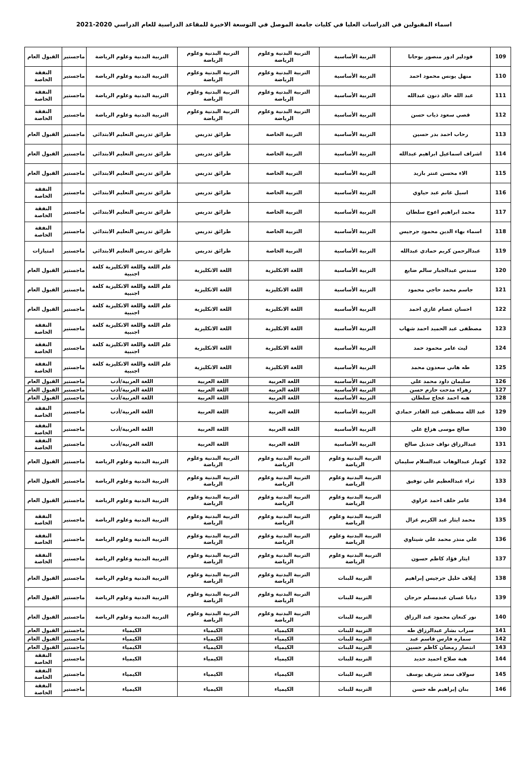اسماء المقبولين في الدراسات العليا في كليات جامعة الموصل في التوسعة الاخيرة للمقاعد الدراسية للعام الدراسي 2020-2021
| 109 | فودلير ادور منصور يوحانا | التربية الأساسية | التربية البدنية وعلوم الرياضة | التربية البدنية وعلوم الرياضة | التربية البدنية وعلوم الرياضة | ماجستير | القبول العام |
| 110 | منهل يونس محمود احمد | التربية الأساسية | التربية البدنية وعلوم الرياضة | التربية البدنية وعلوم الرياضة | التربية البدنية وعلوم الرياضة | ماجستير | النفقة الخاصة |
| 111 | عبد الله خالد ذنون عبدالله | التربية الأساسية | التربية البدنية وعلوم الرياضة | التربية البدنية وعلوم الرياضة | التربية البدنية وعلوم الرياضة | ماجستير | النفقة الخاصة |
| 112 | قصي سعود ذياب حسن | التربية الأساسية | التربية البدنية وعلوم الرياضة | التربية البدنية وعلوم الرياضة | التربية البدنية وعلوم الرياضة | ماجستير | النفقة الخاصة |
| 113 | رحاب احمد بدر حسين | التربية الأساسية | التربية الخاصة | طرائق تدريس | طرائق تدريس التعليم الابتدائي | ماجستير | القبول العام |
| 114 | اشراف اسماعيل ابراهيم عبدالله | التربية الأساسية | التربية الخاصة | طرائق تدريس | طرائق تدريس التعليم الابتدائي | ماجستير | القبول العام |
| 115 | الاء محسن عنتر بازيد | التربية الأساسية | التربية الخاصة | طرائق تدريس | طرائق تدريس التعليم الابتدائي | ماجستير | القبول العام |
| 116 | اسيل غانم عبد حياوي | التربية الأساسية | التربية الخاصة | طرائق تدريس | طرائق تدريس التعليم الابتدائي | ماجستير | النفقة الخاصة |
| 117 | محمد ابراهيم اعوج سلطان | التربية الأساسية | التربية الخاصة | طرائق تدريس | طرائق تدريس التعليم الابتدائي | ماجستير | النفقة الخاصة |
| 118 | اسماء بهاء الدين محمود جرجيس | التربية الأساسية | التربية الخاصة | طرائق تدريس | طرائق تدريس التعليم الابتدائي | ماجستير | النفقة الخاصة |
| 119 | عبدالرحمن كريم حمادي عبدالله | التربية الأساسية | التربية الخاصة | طرائق تدريس | طرائق تدريس التعليم الابتدائي | ماجستير | امتيازات |
| 120 | سندس عبدالجبار سالم ضايع | التربية الأساسية | اللغة الانكليزية | اللغة الانكليزية | علم اللغة واللغة الانكليزية كلغة اجنبية | ماجستير | القبول العام |
| 121 | جاسم محمد حاجي محمود | التربية الأساسية | اللغة الانكليزية | اللغة الانكليزية | علم اللغة واللغة الانكليزية كلغة اجنبية | ماجستير | القبول العام |
| 122 | احسان عصام غازي احمد | التربية الأساسية | اللغة الانكليزية | اللغة الانكليزية | علم اللغة واللغة الانكليزية كلغة اجنبية | ماجستير | القبول العام |
| 123 | مصطفى عبد الحميد احمد شهاب | التربية الأساسية | اللغة الانكليزية | اللغة الانكليزية | علم اللغة واللغة الانكليزية كلغة اجنبية | ماجستير | النفقة الخاصة |
| 124 | ليث عامر محمود حمد | التربية الأساسية | اللغة الانكليزية | اللغة الانكليزية | علم اللغة واللغة الانكليزية كلغة اجنبية | ماجستير | النفقة الخاصة |
| 125 | طه هاني سعدون محمد | التربية الأساسية | اللغة الانكليزية | اللغة الانكليزية | علم اللغة واللغة الانكليزية كلغة اجنبية | ماجستير | النفقة الخاصة |
| 126 | سليمان داود محمد علي | التربية الأساسية | اللغة العربية | اللغة العربية | اللغة العربية/أدب | ماجستير | القبول العام |
| 127 | زهراء مدحت حازم حسن | التربية الأساسية | اللغة العربية | اللغة العربية | اللغة العربية/أدب | ماجستير | القبول العام |
| 128 | هبه احمد عجاج سلطان | التربية الأساسية | اللغة العربية | اللغة العربية | اللغة العربية/أدب | ماجستير | القبول العام |
| 129 | عبد الله مصطفى عبد القادر حمادي | التربية الأساسية | اللغة العربية | اللغة العربية | اللغة العربية/أدب | ماجستير | النفقة الخاصة |
| 130 | صالح موسى هزاع علي | التربية الأساسية | اللغة العربية | اللغة العربية | اللغة العربية/أدب | ماجستير | النفقة الخاصة |
| 131 | عبدالرزاق نواف جنديل صالح | التربية الأساسية | اللغة العربية | اللغة العربية | اللغة العربية/أدب | ماجستير | النفقة الخاصة |
| 132 | كومار عبدالوهاب عبدالسلام سليمان | التربية البدنية وعلوم الرياضة | التربية البدنية وعلوم الرياضة | التربية البدنية وعلوم الرياضة | التربية البدنية وعلوم الرياضة | ماجستير | القبول العام |
| 133 | ثراء عبدالعظيم علي توفيق | التربية البدنية وعلوم الرياضة | التربية البدنية وعلوم الرياضة | التربية البدنية وعلوم الرياضة | التربية البدنية وعلوم الرياضة | ماجستير | القبول العام |
| 134 | عامر خلف احمد عزاوي | التربية البدنية وعلوم الرياضة | التربية البدنية وعلوم الرياضة | التربية البدنية وعلوم الرياضة | التربية البدنية وعلوم الرياضة | ماجستير | القبول العام |
| 135 | محمد ايثار عبد الكريم غزال | التربية البدنية وعلوم الرياضة | التربية البدنية وعلوم الرياضة | التربية البدنية وعلوم الرياضة | التربية البدنية وعلوم الرياضة | ماجستير | النفقة الخاصة |
| 136 | علي منذر محمد علي شيتاوي | التربية البدنية وعلوم الرياضة | التربية البدنية وعلوم الرياضة | التربية البدنية وعلوم الرياضة | التربية البدنية وعلوم الرياضة | ماجستير | النفقة الخاصة |
| 137 | ايثار فؤاد كاظم حسون | التربية البدنية وعلوم الرياضة | التربية البدنية وعلوم الرياضة | التربية البدنية وعلوم الرياضة | التربية البدنية وعلوم الرياضة | ماجستير | النفقة الخاصة |
| 138 | إيلاف خليل جرجيس إبراهيم | التربية للبنات | التربية البدنية وعلوم الرياضة | التربية البدنية وعلوم الرياضة | التربية البدنية وعلوم الرياضة | ماجستير | القبول العام |
| 139 | ديانا غسان عبدمسلم حرجان | التربية للبنات | التربية البدنية وعلوم الرياضة | التربية البدنية وعلوم الرياضة | التربية البدنية وعلوم الرياضة | ماجستير | القبول العام |
| 140 | نور كنعان محمود عبد الرزاق | التربية للبنات | التربية البدنية وعلوم الرياضة | التربية البدنية وعلوم الرياضة | التربية البدنية وعلوم الرياضة | ماجستير | القبول العام |
| 141 | سراب بشار عبدالرزاق طه | التربية للبنات | الكيمياء | الكيمياء | الكيمياء | ماجستير | القبول العام |
| 142 | سماره فارس قاسم عبد | التربية للبنات | الكيمياء | الكيمياء | الكيمياء | ماجستير | القبول العام |
| 143 | انتصار رمضان كاظم حسين | التربية للبنات | الكيمياء | الكيمياء | الكيمياء | ماجستير | القبول العام |
| 144 | هبة صلاح احميد حديد | التربية للبنات | الكيمياء | الكيمياء | الكيمياء | ماجستير | النفقة الخاصة |
| 145 | سولاف سعد شريف يوسف | التربية للبنات | الكيمياء | الكيمياء | الكيمياء | ماجستير | النفقة الخاصة |
| 146 | بنان إبراهيم طه حسن | التربية للبنات | الكيمياء | الكيمياء | الكيمياء | ماجستير | النفقة الخاصة |